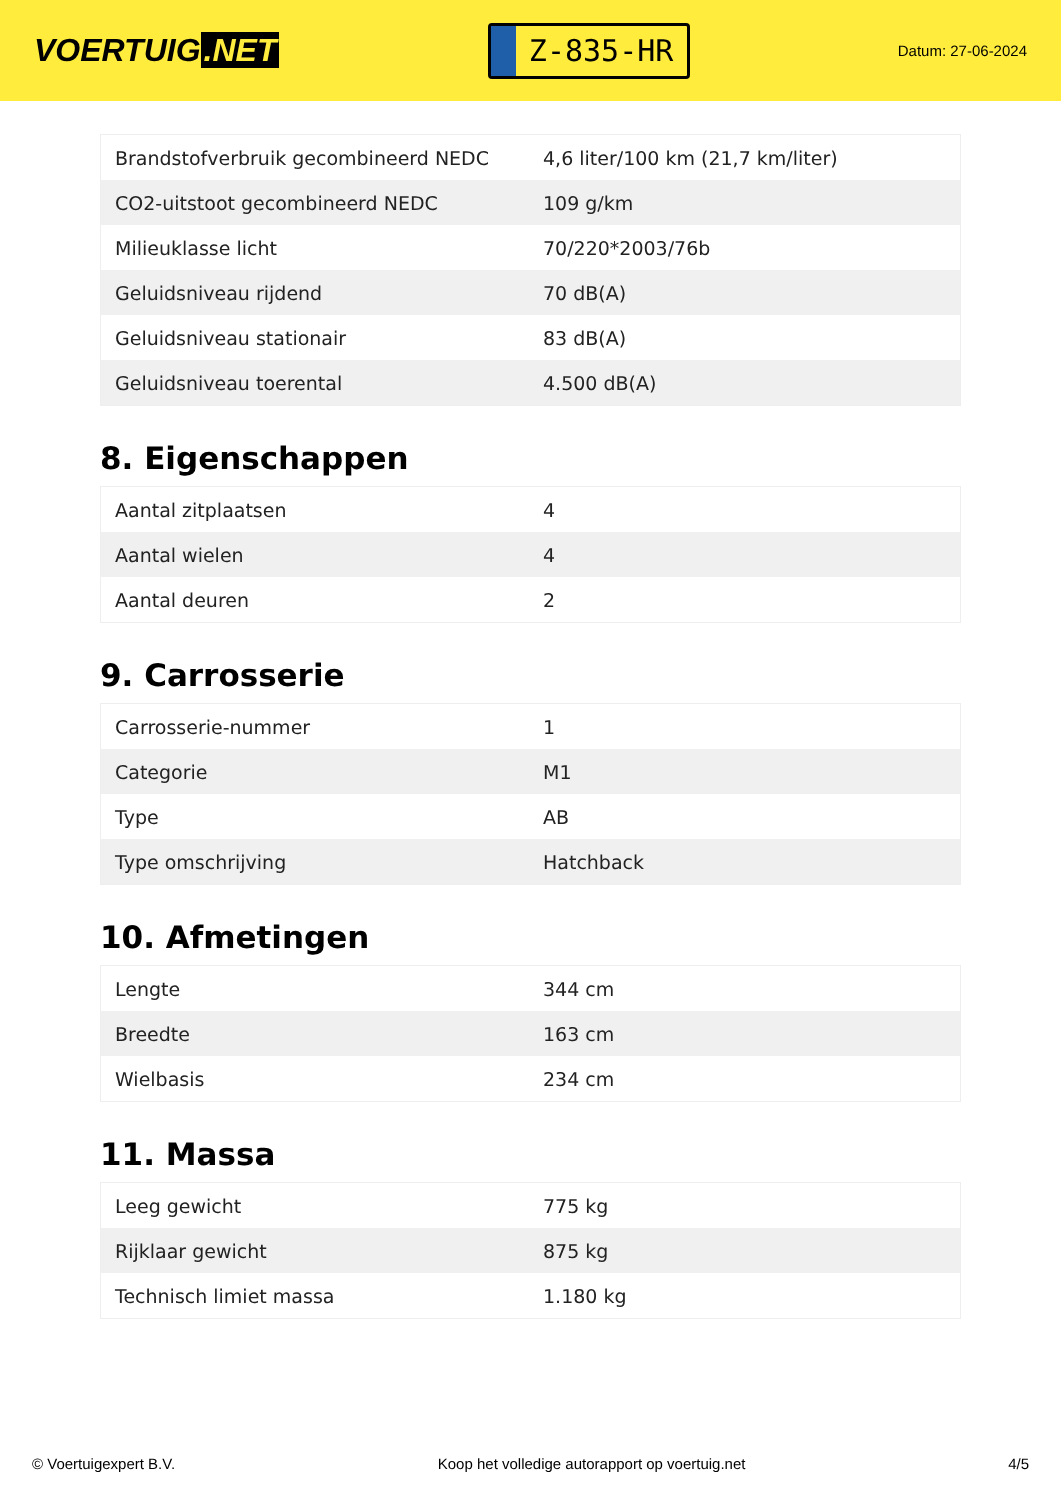VOERTUIG.NET
Z-835-HR
Datum: 27-06-2024
| Brandstofverbruik gecombineerd NEDC | 4,6 liter/100 km (21,7 km/liter) |
| CO2-uitstoot gecombineerd NEDC | 109 g/km |
| Milieuklasse licht | 70/220*2003/76b |
| Geluidsniveau rijdend | 70 dB(A) |
| Geluidsniveau stationair | 83 dB(A) |
| Geluidsniveau toerental | 4.500 dB(A) |
8. Eigenschappen
| Aantal zitplaatsen | 4 |
| Aantal wielen | 4 |
| Aantal deuren | 2 |
9. Carrosserie
| Carrosserie-nummer | 1 |
| Categorie | M1 |
| Type | AB |
| Type omschrijving | Hatchback |
10. Afmetingen
| Lengte | 344 cm |
| Breedte | 163 cm |
| Wielbasis | 234 cm |
11. Massa
| Leeg gewicht | 775 kg |
| Rijklaar gewicht | 875 kg |
| Technisch limiet massa | 1.180 kg |
© Voertuigexpert B.V. Koop het volledige autorapport op voertuig.net 4/5